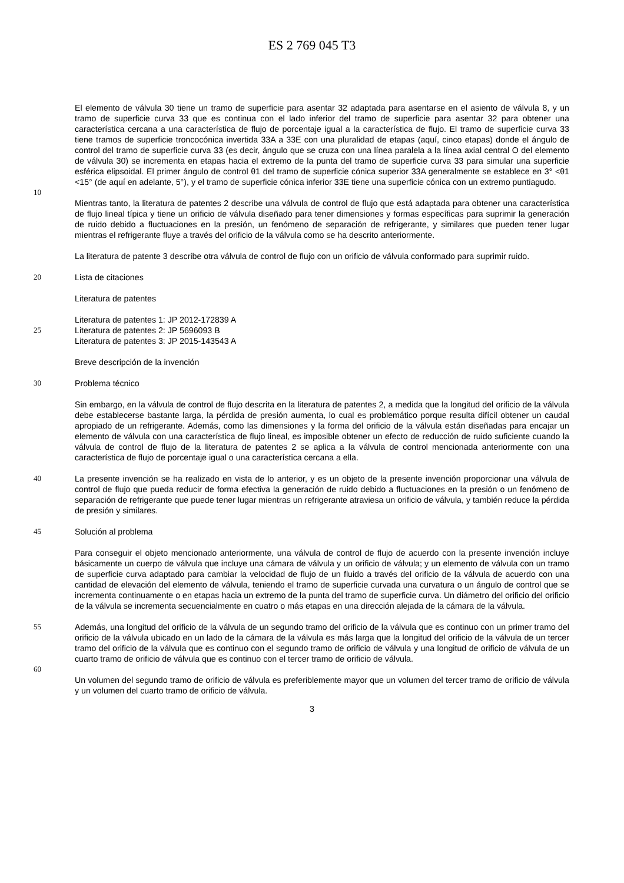ES 2 769 045 T3
El elemento de válvula 30 tiene un tramo de superficie para asentar 32 adaptada para asentarse en el asiento de válvula 8, y un tramo de superficie curva 33 que es continua con el lado inferior del tramo de superficie para asentar 32 para obtener una característica cercana a una característica de flujo de porcentaje igual a la característica de flujo. El tramo de superficie curva 33 tiene tramos de superficie troncocónica invertida 33A a 33E con una pluralidad de etapas (aquí, cinco etapas) donde el ángulo de control del tramo de superficie curva 33 (es decir, ángulo que se cruza con una línea paralela a la línea axial central O del elemento de válvula 30) se incrementa en etapas hacia el extremo de la punta del tramo de superficie curva 33 para simular una superficie esférica elipsoidal. El primer ángulo de control θ1 del tramo de superficie cónica superior 33A generalmente se establece en 3° <θ1 <15° (de aquí en adelante, 5°), y el tramo de superficie cónica inferior 33E tiene una superficie cónica con un extremo puntiagudo.
10
Mientras tanto, la literatura de patentes 2 describe una válvula de control de flujo que está adaptada para obtener una característica de flujo lineal típica y tiene un orificio de válvula diseñado para tener dimensiones y formas específicas para suprimir la generación de ruido debido a fluctuaciones en la presión, un fenómeno de separación de refrigerante, y similares que pueden tener lugar mientras el refrigerante fluye a través del orificio de la válvula como se ha descrito anteriormente.
La literatura de patente 3 describe otra válvula de control de flujo con un orificio de válvula conformado para suprimir ruido.
20 Lista de citaciones
Literatura de patentes
Literatura de patentes 1: JP 2012-172839 A
25 Literatura de patentes 2: JP 5696093 B
Literatura de patentes 3: JP 2015-143543 A
Breve descripción de la invención
30 Problema técnico
Sin embargo, en la válvula de control de flujo descrita en la literatura de patentes 2, a medida que la longitud del orificio de la válvula debe establecerse bastante larga, la pérdida de presión aumenta, lo cual es problemático porque resulta difícil obtener un caudal apropiado de un refrigerante. Además, como las dimensiones y la forma del orificio de la válvula están diseñadas para encajar un elemento de válvula con una característica de flujo lineal, es imposible obtener un efecto de reducción de ruido suficiente cuando la válvula de control de flujo de la literatura de patentes 2 se aplica a la válvula de control mencionada anteriormente con una característica de flujo de porcentaje igual o una característica cercana a ella.
40 La presente invención se ha realizado en vista de lo anterior, y es un objeto de la presente invención proporcionar una válvula de control de flujo que pueda reducir de forma efectiva la generación de ruido debido a fluctuaciones en la presión o un fenómeno de separación de refrigerante que puede tener lugar mientras un refrigerante atraviesa un orificio de válvula, y también reduce la pérdida de presión y similares.
45 Solución al problema
Para conseguir el objeto mencionado anteriormente, una válvula de control de flujo de acuerdo con la presente invención incluye básicamente un cuerpo de válvula que incluye una cámara de válvula y un orificio de válvula; y un elemento de válvula con un tramo de superficie curva adaptado para cambiar la velocidad de flujo de un fluido a través del orificio de la válvula de acuerdo con una cantidad de elevación del elemento de válvula, teniendo el tramo de superficie curvada una curvatura o un ángulo de control que se incrementa continuamente o en etapas hacia un extremo de la punta del tramo de superficie curva. Un diámetro del orificio del orificio de la válvula se incrementa secuencialmente en cuatro o más etapas en una dirección alejada de la cámara de la válvula.
55 Además, una longitud del orificio de la válvula de un segundo tramo del orificio de la válvula que es continuo con un primer tramo del orificio de la válvula ubicado en un lado de la cámara de la válvula es más larga que la longitud del orificio de la válvula de un tercer tramo del orificio de la válvula que es continuo con el segundo tramo de orificio de válvula y una longitud de orificio de válvula de un cuarto tramo de orificio de válvula que es continuo con el tercer tramo de orificio de válvula.
60
Un volumen del segundo tramo de orificio de válvula es preferiblemente mayor que un volumen del tercer tramo de orificio de válvula y un volumen del cuarto tramo de orificio de válvula.
3